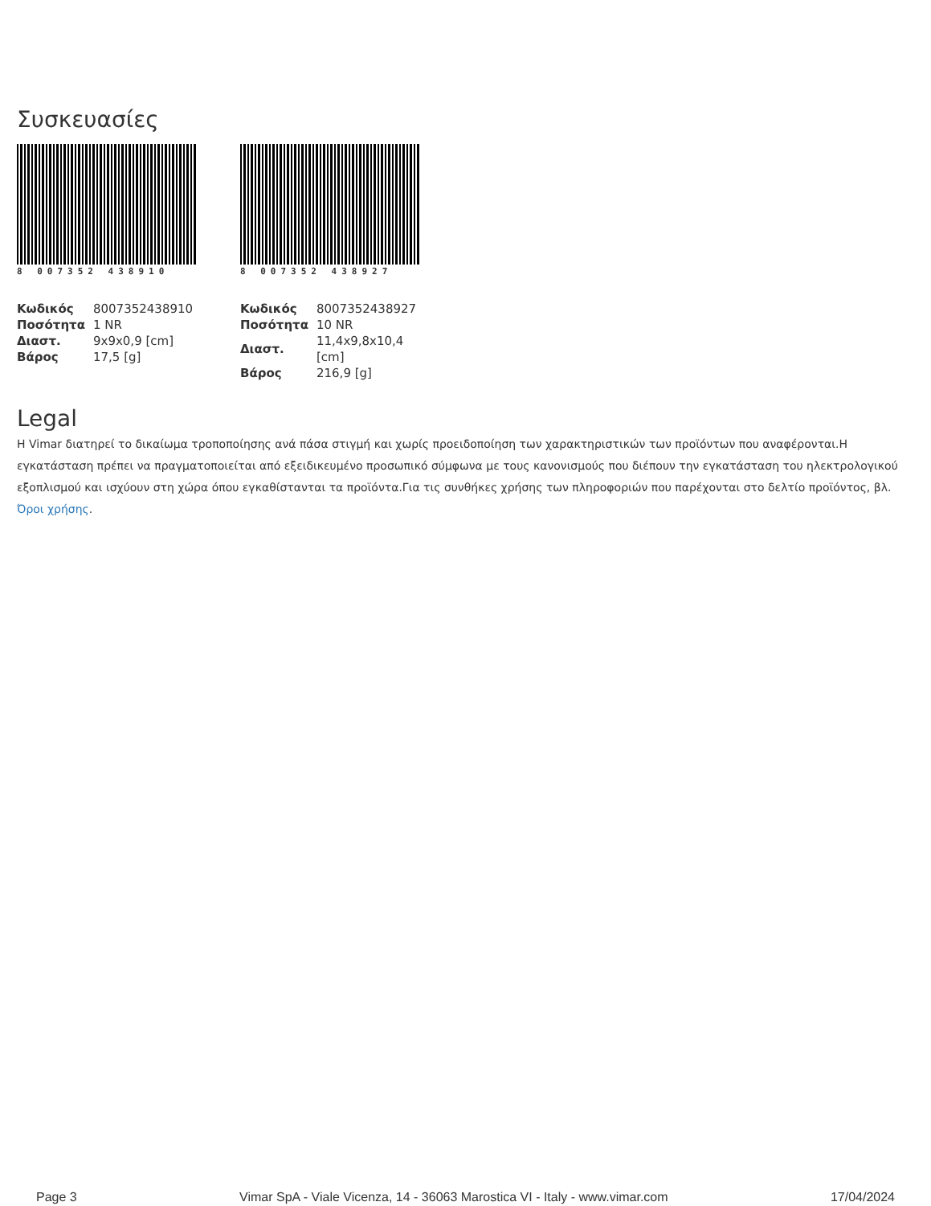Συσκευασίες
8 007352 438910
| Κωδικός | 8007352438910 |
| Ποσότητα | 1 NR |
| Διαστ. | 9x9x0,9 [cm] |
| Βάρος | 17,5 [g] |
8 007352 438927
| Κωδικός | 8007352438927 |
| Ποσότητα | 10 NR |
| Διαστ. | 11,4x9,8x10,4 [cm] |
| Βάρος | 216,9 [g] |
Legal
Η Vimar διατηρεί το δικαίωμα τροποποίησης ανά πάσα στιγμή και χωρίς προειδοποίηση των χαρακτηριστικών των προϊόντων που αναφέρονται.Η εγκατάσταση πρέπει να πραγματοποιείται από εξειδικευμένο προσωπικό σύμφωνα με τους κανονισμούς που διέπουν την εγκατάσταση του ηλεκτρολογικού εξοπλισμού και ισχύουν στη χώρα όπου εγκαθίστανται τα προϊόντα.Για τις συνθήκες χρήσης των πληροφοριών που παρέχονται στο δελτίο προϊόντος, βλ. Όροι χρήσης.
Page 3 Vimar SpA - Viale Vicenza, 14 - 36063 Marostica VI - Italy - www.vimar.com 17/04/2024